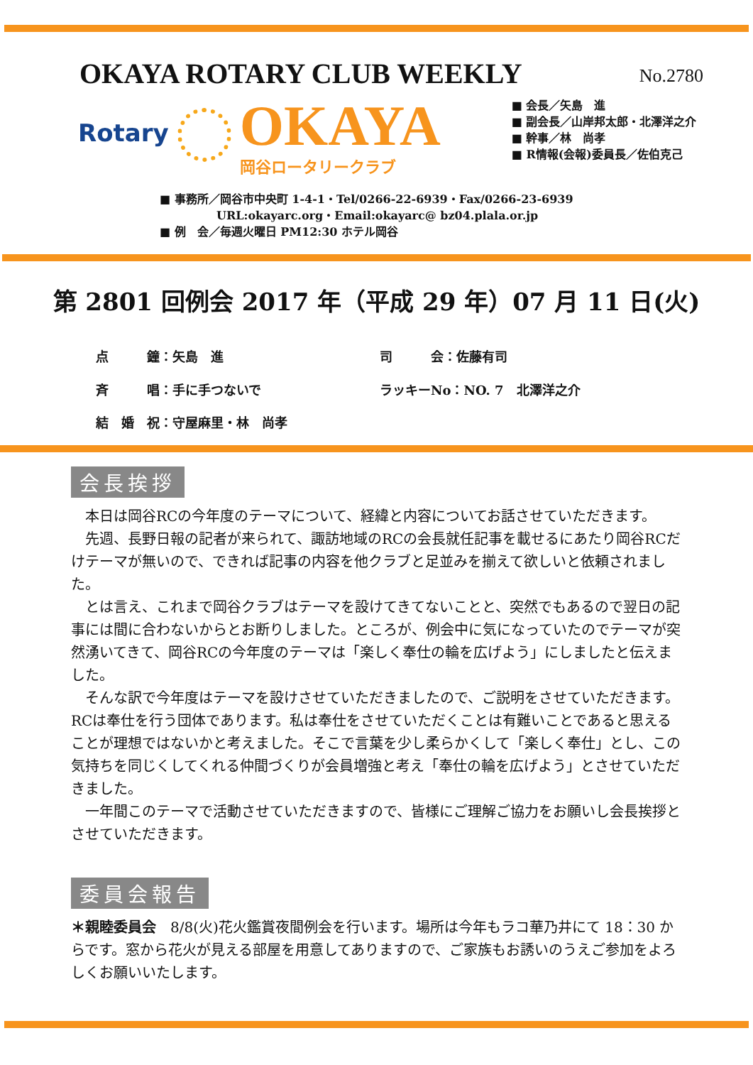OKAYA ROTARY CLUB WEEKLY
No.2780
Rotary
OKAYA
岡谷ロータリークラブ
■ 会長／矢島　進
■ 副会長／山岸邦太郎・北澤洋之介
■ 幹事／林　尚孝
■ R情報(会報)委員長／佐伯克己
■ 事務所／岡谷市中央町 1-4-1・Tel/0266-22-6939・Fax/0266-23-6939
　　　　　URL:okayarc.org・Email:okayarc@ bz04.plala.or.jp
■ 例　会／毎週火曜日 PM12:30 ホテル岡谷
第 2801 回例会 2017 年（平成 29 年）07 月 11 日(火)
点　　　鐘：矢島　進
司　　　会：佐藤有司
斉　　　唱：手に手つないで
ラッキーNo：NO. 7　北澤洋之介
結　婚　祝：守屋麻里・林　尚孝
会長挨拶
　本日は岡谷RCの今年度のテーマについて、経緯と内容についてお話させていただきます。
　先週、長野日報の記者が来られて、諏訪地域のRCの会長就任記事を載せるにあたり岡谷RCだけテーマが無いので、できれば記事の内容を他クラブと足並みを揃えて欲しいと依頼されました。
　とは言え、これまで岡谷クラブはテーマを設けてきてないことと、突然でもあるので翌日の記事には間に合わないからとお断りしました。ところが、例会中に気になっていたのでテーマが突然湧いてきて、岡谷RCの今年度のテーマは「楽しく奉仕の輪を広げよう」にしましたと伝えました。
　そんな訳で今年度はテーマを設けさせていただきましたので、ご説明をさせていただきます。RCは奉仕を行う団体であります。私は奉仕をさせていただくことは有難いことであると思えることが理想ではないかと考えました。そこで言葉を少し柔らかくして「楽しく奉仕」とし、この気持ちを同じくしてくれる仲間づくりが会員増強と考え「奉仕の輪を広げよう」とさせていただきました。
　一年間このテーマで活動させていただきますので、皆様にご理解ご協力をお願いし会長挨拶とさせていただきます。
委員会報告
＊親睦委員会　8/8(火)花火鑑賞夜間例会を行います。場所は今年もラコ華乃井にて 18：30 からです。窓から花火が見える部屋を用意してありますので、ご家族もお誘いのうえご参加をよろしくお願いいたします。